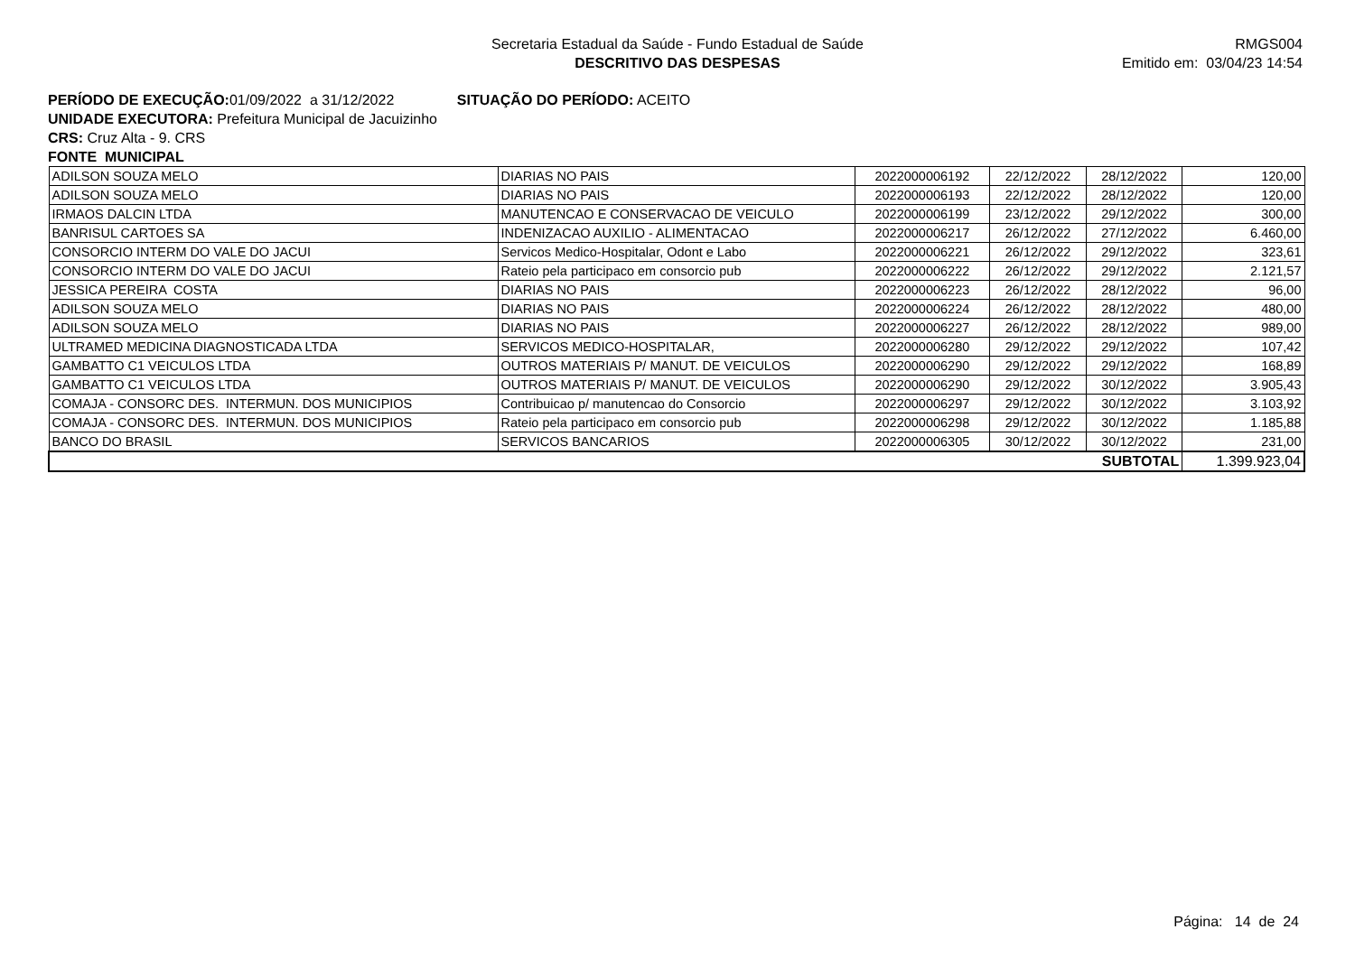Secretaria Estadual da Saúde - Fundo Estadual de Saúde
DESCRITIVO DAS DESPESAS
RMGS004
Emitido em: 03/04/23 14:54
PERÍODO DE EXECUÇÃO: 01/09/2022 a 31/12/2022 SITUAÇÃO DO PERÍODO: ACEITO
UNIDADE EXECUTORA: Prefeitura Municipal de Jacuizinho
CRS: Cruz Alta - 9. CRS
FONTE MUNICIPAL
| ADILSON SOUZA MELO | DIARIAS NO PAIS | 2022000006192 | 22/12/2022 | 28/12/2022 | 120,00 |
| ADILSON SOUZA MELO | DIARIAS NO PAIS | 2022000006193 | 22/12/2022 | 28/12/2022 | 120,00 |
| IRMAOS DALCIN LTDA | MANUTENCAO E CONSERVACAO DE VEICULO | 2022000006199 | 23/12/2022 | 29/12/2022 | 300,00 |
| BANRISUL CARTOES SA | INDENIZACAO AUXILIO - ALIMENTACAO | 2022000006217 | 26/12/2022 | 27/12/2022 | 6.460,00 |
| CONSORCIO INTERM DO VALE DO JACUI | Servicos Medico-Hospitalar, Odont e Labo | 2022000006221 | 26/12/2022 | 29/12/2022 | 323,61 |
| CONSORCIO INTERM DO VALE DO JACUI | Rateio pela participaco em consorcio pub | 2022000006222 | 26/12/2022 | 29/12/2022 | 2.121,57 |
| JESSICA PEREIRA COSTA | DIARIAS NO PAIS | 2022000006223 | 26/12/2022 | 28/12/2022 | 96,00 |
| ADILSON SOUZA MELO | DIARIAS NO PAIS | 2022000006224 | 26/12/2022 | 28/12/2022 | 480,00 |
| ADILSON SOUZA MELO | DIARIAS NO PAIS | 2022000006227 | 26/12/2022 | 28/12/2022 | 989,00 |
| ULTRAMED MEDICINA DIAGNOSTICADA LTDA | SERVICOS MEDICO-HOSPITALAR, | 2022000006280 | 29/12/2022 | 29/12/2022 | 107,42 |
| GAMBATTO C1 VEICULOS LTDA | OUTROS MATERIAIS P/ MANUT. DE VEICULOS | 2022000006290 | 29/12/2022 | 29/12/2022 | 168,89 |
| GAMBATTO C1 VEICULOS LTDA | OUTROS MATERIAIS P/ MANUT. DE VEICULOS | 2022000006290 | 29/12/2022 | 30/12/2022 | 3.905,43 |
| COMAJA - CONSORC DES. INTERMUN. DOS MUNICIPIOS | Contribuicao p/ manutencao do Consorcio | 2022000006297 | 29/12/2022 | 30/12/2022 | 3.103,92 |
| COMAJA - CONSORC DES. INTERMUN. DOS MUNICIPIOS | Rateio pela participaco em consorcio pub | 2022000006298 | 29/12/2022 | 30/12/2022 | 1.185,88 |
| BANCO DO BRASIL | SERVICOS BANCARIOS | 2022000006305 | 30/12/2022 | 30/12/2022 | 231,00 |
| SUBTOTAL | | | | | 1.399.923,04 |
Página: 14 de 24